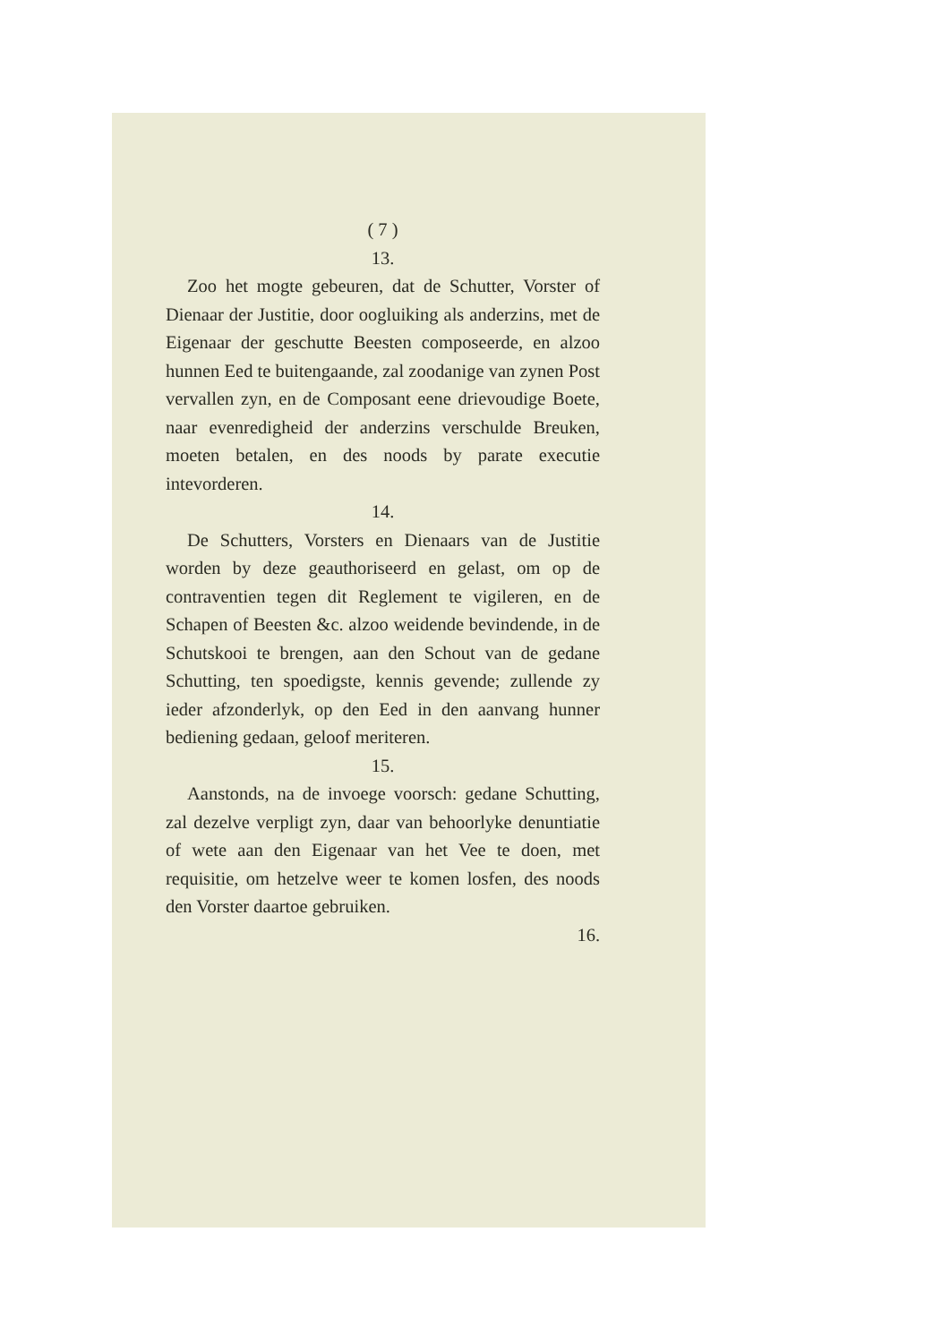( 7 )
13.
Zoo het mogte gebeuren, dat de Schutter, Vorster of Dienaar der Justitie, door oogluiking als anderzins, met de Eigenaar der geschutte Beesten composeerde, en alzoo hunnen Eed te buitengaande, zal zoodanige van zynen Post vervallen zyn, en de Composant eene drievoudige Boete, naar evenredigheid der anderzins verschulde Breuken, moeten betalen, en des noods by parate executie intevorderen.
14.
De Schutters, Vorsters en Dienaars van de Justitie worden by deze geauthoriseerd en gelast, om op de contraventien tegen dit Reglement te vigileren, en de Schapen of Beesten &c. alzoo weidende bevindende, in de Schutskooi te brengen, aan den Schout van de gedane Schutting, ten spoedigste, kennis gevende; zullende zy ieder afzonderlyk, op den Eed in den aanvang hunner bediening gedaan, geloof meriteren.
15.
Aanstonds, na de invoege voorsch: gedane Schutting, zal dezelve verpligt zyn, daar van behoorlyke denuntiatie of wete aan den Eigenaar van het Vee te doen, met requisitie, om hetzelve weer te komen losfen, des noods den Vorster daartoe gebruiken.
16.